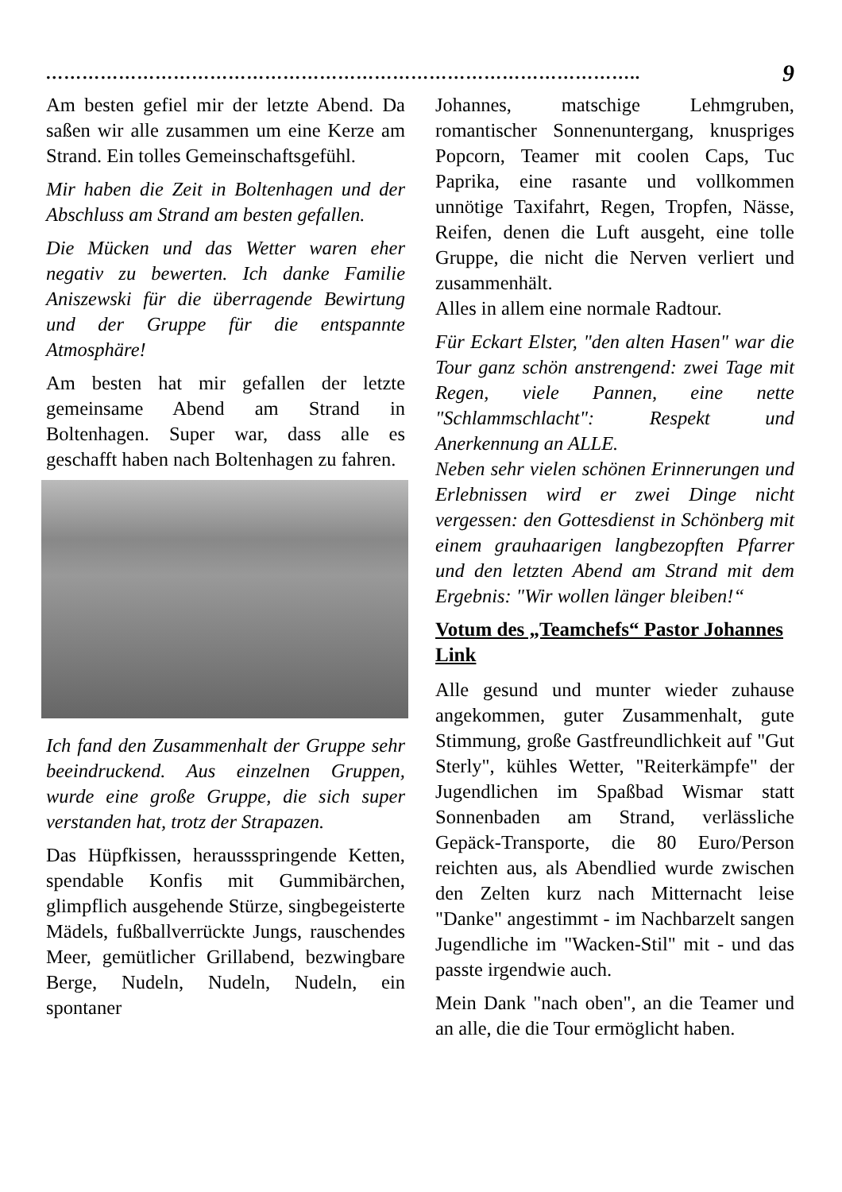…………………………………………………………………………………….. 9
Am besten gefiel mir der letzte Abend. Da saßen wir alle zusammen um eine Kerze am Strand. Ein tolles Gemeinschaftsgefühl.
Mir haben die Zeit in Boltenhagen und der Abschluss am Strand am besten gefallen.
Die Mücken und das Wetter waren eher negativ zu bewerten. Ich danke Familie Aniszewski für die überragende Bewirtung und der Gruppe für die entspannte Atmosphäre!
Am besten hat mir gefallen der letzte gemeinsame Abend am Strand in Boltenhagen. Super war, dass alle es geschafft haben nach Boltenhagen zu fahren.
Ich fand den Zusammenhalt der Gruppe sehr beeindruckend. Aus einzelnen Gruppen, wurde eine große Gruppe, die sich super verstanden hat, trotz der Strapazen.
Das Hüpfkissen, heraussspringende Ketten, spendable Konfis mit Gummibärchen, glimpflich ausgehende Stürze, singbegeisterte Mädels, fußballverrückte Jungs, rauschendes Meer, gemütlicher Grillabend, bezwingbare Berge, Nudeln, Nudeln, Nudeln, ein spontaner
Johannes, matschige Lehmgruben, romantischer Sonnenuntergang, knuspriges Popcorn, Teamer mit coolen Caps, Tuc Paprika, eine rasante und vollkommen unnötige Taxifahrt, Regen, Tropfen, Nässe, Reifen, denen die Luft ausgeht, eine tolle Gruppe, die nicht die Nerven verliert und zusammenhält.
Alles in allem eine normale Radtour.
Für Eckart Elster, "den alten Hasen" war die Tour ganz schön anstrengend: zwei Tage mit Regen, viele Pannen, eine nette "Schlammschlacht": Respekt und Anerkennung an ALLE.
Neben sehr vielen schönen Erinnerungen und Erlebnissen wird er zwei Dinge nicht vergessen: den Gottesdienst in Schönberg mit einem grauhaarigen langbezopften Pfarrer und den letzten Abend am Strand mit dem Ergebnis: "Wir wollen länger bleiben!“
Votum des „Teamchefs“ Pastor Johannes Link
Alle gesund und munter wieder zuhause angekommen, guter Zusammenhalt, gute Stimmung, große Gastfreundlichkeit auf "Gut Sterly", kühles Wetter, "Reiterkämpfe" der Jugendlichen im Spaßbad Wismar statt Sonnenbaden am Strand, verlässliche Gepäck-Transporte, die 80 Euro/Person reichten aus, als Abendlied wurde zwischen den Zelten kurz nach Mitternacht leise "Danke" angestimmt - im Nachbarzelt sangen Jugendliche im "Wacken-Stil" mit - und das passte irgendwie auch.
Mein Dank "nach oben", an die Teamer und an alle, die die Tour ermöglicht haben.